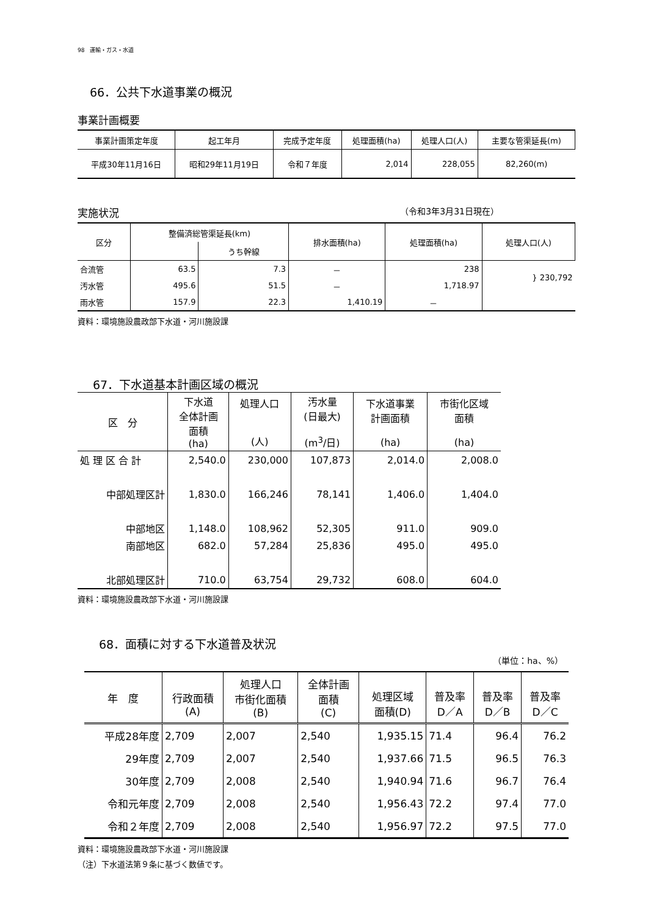98　運輸・ガス・水道
66．公共下水道事業の概況
事業計画概要
| 事業計画策定年度 | 起工年月 | 完成予定年度 | 処理面積(ha) | 処理人口(人) | 主要な管渠延長(m) |
| --- | --- | --- | --- | --- | --- |
| 平成30年11月16日 | 昭和29年11月19日 | 令和７年度 | 2,014 | 228,055 | 82,260(m) |
実施状況
（令和3年3月31日現在）
| 区分 | 整備済総管渠延長(km) | | 排水面積(ha) | 処理面積(ha) | 処理人口(人) |
| --- | --- | --- | --- | --- | --- |
| | | うち幹線 | | | |
| 合流管 | 63.5 | 7.3 | － | 238 | } 230,792 |
| 汚水管 | 495.6 | 51.5 | － | 1,718.97 | |
| 雨水管 | 157.9 | 22.3 | 1,410.19 | － | |
資料：環境施設農政部下水道・河川施設課
67．下水道基本計画区域の概況
| 区 分 | 下水道 全体計画 面積 (ha) | 処理人口 (人) | 汚水量 (日最大) (m<sup>3</sup>/日) | 下水道事業 計画面積 (ha) | 市街化区域 面積 (ha) |
| --- | --- | --- | --- | --- | --- |
| 処 理 区 合 計 | 2,540.0 | 230,000 | 107,873 | 2,014.0 | 2,008.0 |
| 中部処理区計 | 1,830.0 | 166,246 | 78,141 | 1,406.0 | 1,404.0 |
| 中部地区 | 1,148.0 | 108,962 | 52,305 | 911.0 | 909.0 |
| 南部地区 | 682.0 | 57,284 | 25,836 | 495.0 | 495.0 |
| 北部処理区計 | 710.0 | 63,754 | 29,732 | 608.0 | 604.0 |
資料：環境施設農政部下水道・河川施設課
68．面積に対する下水道普及状況
（単位：ha、%）
| 年 度 | 行政面積 (A) | 処理人口 市街化面積 (B) | 全体計画 面積 (C) | 処理区域 面積(D) | 普及率 D／A | 普及率 D／B | 普及率 D／C |
| --- | --- | --- | --- | --- | --- | --- | --- |
| 平成28年度 | 2,709 | 2,007 | 2,540 | 1,935.15 | 71.4 | 96.4 | 76.2 |
| 29年度 | 2,709 | 2,007 | 2,540 | 1,937.66 | 71.5 | 96.5 | 76.3 |
| 30年度 | 2,709 | 2,008 | 2,540 | 1,940.94 | 71.6 | 96.7 | 76.4 |
| 令和元年度 | 2,709 | 2,008 | 2,540 | 1,956.43 | 72.2 | 97.4 | 77.0 |
| 令和２年度 | 2,709 | 2,008 | 2,540 | 1,956.97 | 72.2 | 97.5 | 77.0 |
資料：環境施設農政部下水道・河川施設課
（注）下水道法第９条に基づく数値です。